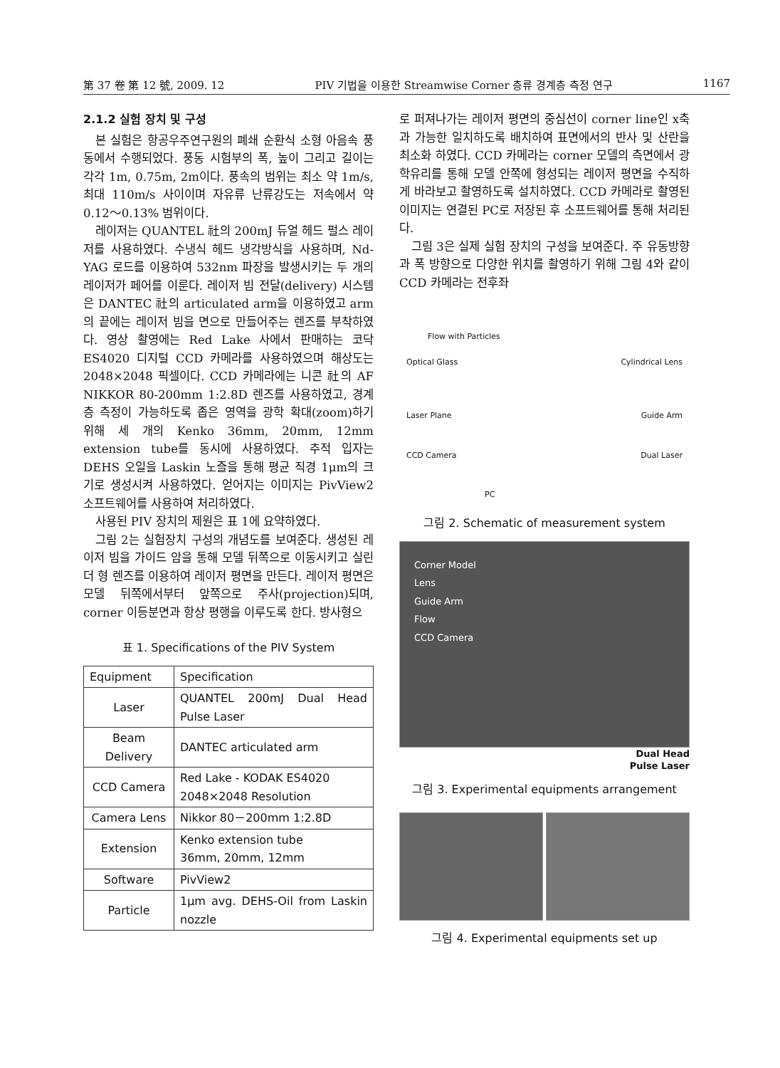第 37 卷 第 12 號, 2009. 12 PIV 기법을 이용한 Streamwise Corner 층류 경계층 측정 연구 1167
2.1.2 실험 장치 및 구성
본 실험은 항공우주연구원의 폐쇄 순환식 소형 아음속 풍동에서 수행되었다. 풍동 시험부의 폭, 높이 그리고 길이는 각각 1m, 0.75m, 2m이다. 풍속의 범위는 최소 약 1m/s, 최대 110m/s 사이이며 자유류 난류강도는 저속에서 약 0.12～0.13% 범위이다.
레이저는 QUANTEL 社의 200mJ 듀얼 헤드 펄스 레이저를 사용하였다. 수냉식 헤드 냉각방식을 사용하며, Nd-YAG 로드를 이용하여 532nm 파장을 발생시키는 두 개의 레이저가 페어를 이룬다. 레이저 빔 전달(delivery) 시스템은 DANTEC 社의 articulated arm을 이용하였고 arm의 끝에는 레이저 빔을 면으로 만들어주는 렌즈를 부착하였다. 영상 촬영에는 Red Lake 사에서 판매하는 코닥 ES4020 디지털 CCD 카메라를 사용하였으며 해상도는 2048×2048 픽셀이다. CCD 카메라에는 니콘 社의 AF NIKKOR 80-200mm 1:2.8D 렌즈를 사용하였고, 경계층 측정이 가능하도록 좁은 영역을 광학 확대(zoom)하기 위해 세 개의 Kenko 36mm, 20mm, 12mm extension tube를 동시에 사용하였다. 추적 입자는 DEHS 오일을 Laskin 노즐을 통해 평균 직경 1μm의 크기로 생성시켜 사용하였다. 얻어지는 이미지는 PivView2 소프트웨어를 사용하여 처리하였다.
사용된 PIV 장치의 제원은 표 1에 요약하였다.
그림 2는 실험장치 구성의 개념도를 보여준다. 생성된 레이저 빔을 가이드 암을 통해 모델 뒤쪽으로 이동시키고 실린더 형 렌즈를 이용하여 레이저 평면을 만든다. 레이저 평면은 모델 뒤쪽에서부터 앞쪽으로 주사(projection)되며, corner 이등분면과 항상 평행을 이루도록 한다. 방사형으
표 1. Specifications of the PIV System
| Equipment | Specification |
| --- | --- |
| Laser | QUANTEL 200mJ Dual Head Pulse Laser |
| Beam Delivery | DANTEC articulated arm |
| CCD Camera | Red Lake - KODAK ES4020 2048×2048 Resolution |
| Camera Lens | Nikkor 80－200mm 1:2.8D |
| Extension | Kenko extension tube 36mm, 20mm, 12mm |
| Software | PivView2 |
| Particle | 1μm avg. DEHS-Oil from Laskin nozzle |
로 퍼져나가는 레이저 평면의 중심선이 corner line인 x축과 가능한 일치하도록 배치하여 표면에서의 반사 및 산란을 최소화 하였다. CCD 카메라는 corner 모델의 측면에서 광학유리를 통해 모델 안쪽에 형성되는 레이저 평면을 수직하게 바라보고 촬영하도록 설치하였다. CCD 카메라로 촬영된 이미지는 연결된 PC로 저장된 후 소프트웨어를 통해 처리된다.
그림 3은 실제 실험 장치의 구성을 보여준다. 주 유동방향과 폭 방향으로 다양한 위치를 촬영하기 위해 그림 4와 같이 CCD 카메라는 전후좌
Flow with Particles
Optical Glass Cylindrical Lens
Laser Plane Guide Arm
CCD Camera Dual Laser
PC
그림 2. Schematic of measurement system
Corner Model
Lens
Guide Arm
Flow
CCD Camera
Dual Head
Pulse Laser
그림 3. Experimental equipments arrangement
그림 4. Experimental equipments set up